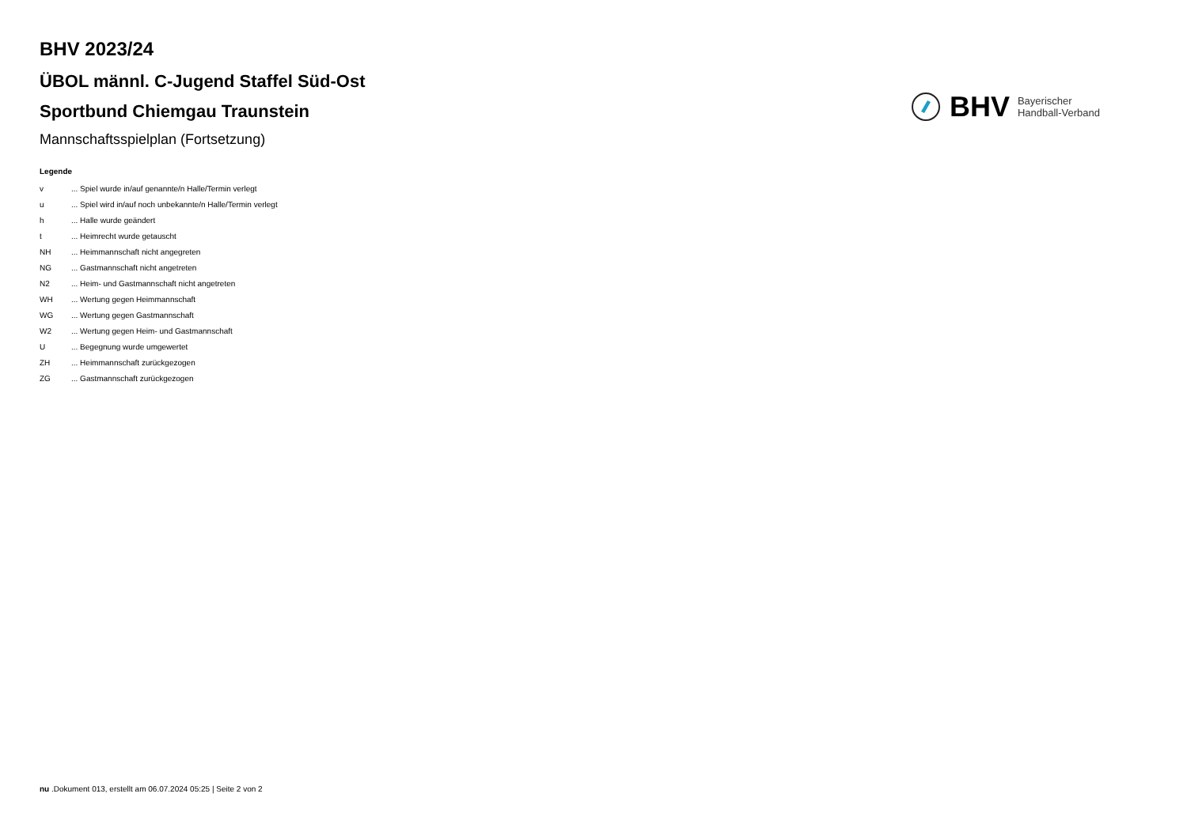BHV 2023/24
ÜBOL männl. C-Jugend Staffel Süd-Ost
Sportbund Chiemgau Traunstein
Mannschaftsspielplan (Fortsetzung)
BHV Bayerischer
Handball-Verband
Legende
| v | ... Spiel wurde in/auf genannte/n Halle/Termin verlegt |
| u | ... Spiel wird in/auf noch unbekannte/n Halle/Termin verlegt |
| h | ... Halle wurde geändert |
| t | ... Heimrecht wurde getauscht |
| NH | ... Heimmannschaft nicht angegreten |
| NG | ... Gastmannschaft nicht angetreten |
| N2 | ... Heim- und Gastmannschaft nicht angetreten |
| WH | ... Wertung gegen Heimmannschaft |
| WG | ... Wertung gegen Gastmannschaft |
| W2 | ... Wertung gegen Heim- und Gastmannschaft |
| U | ... Begegnung wurde umgewertet |
| ZH | ... Heimmannschaft zurückgezogen |
| ZG | ... Gastmannschaft zurückgezogen |
nu .Dokument 013, erstellt am 06.07.2024 05:25 | Seite 2 von 2